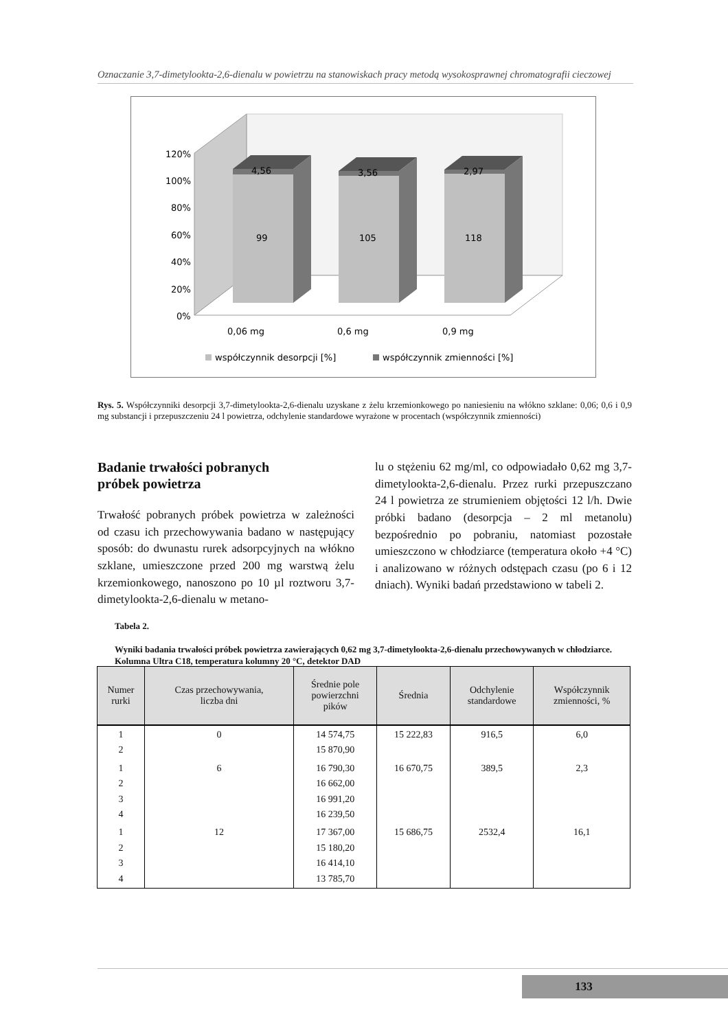Oznaczanie 3,7-dimetylookta-2,6-dienalu w powietrzu na stanowiskach pracy metodą wysokosprawnej chromatografii cieczowej
120%
100%
80%
60%
40%
20%
0%
4,56
99
3,56
105
2,97
118
0,06 mg
0,6 mg
0,9 mg
współczynnik desorpcji [%]
współczynnik zmienności [%]
Rys. 5. Współczynniki desorpcji 3,7-dimetylookta-2,6-dienalu uzyskane z żelu krzemionkowego po naniesieniu na włókno szklane: 0,06; 0,6 i 0,9 mg substancji i przepuszczeniu 24 l powietrza, odchylenie standardowe wyrażone w procentach (współczynnik zmienności)
Badanie trwałości pobranych
próbek powietrza
Trwałość pobranych próbek powietrza w zależności od czasu ich przechowywania badano w następujący sposób: do dwunastu rurek adsorpcyjnych na włókno szklane, umieszczone przed 200 mg warstwą żelu krzemionkowego, nanoszono po 10 µl roztworu 3,7-dimetylookta-2,6-dienalu w metano-
lu o stężeniu 62 mg/ml, co odpowiadało 0,62 mg 3,7-dimetylookta-2,6-dienalu. Przez rurki przepuszczano 24 l powietrza ze strumieniem objętości 12 l/h. Dwie próbki badano (desorpcja – 2 ml metanolu) bezpośrednio po pobraniu, natomiast pozostałe umieszczono w chłodziarce (temperatura około +4 °C) i analizowano w różnych odstępach czasu (po 6 i 12 dniach). Wyniki badań przedstawiono w tabeli 2.
Tabela 2.
Wyniki badania trwałości próbek powietrza zawierających 0,62 mg 3,7-dimetylookta-2,6-dienalu przechowywanych w chłodziarce. Kolumna Ultra C18, temperatura kolumny 20 °C, detektor DAD
| Numer rurki | Czas przechowywania, liczba dni | Średnie pole powierzchni pików | Średnia | Odchylenie standardowe | Współczynnik zmienności, % |
| --- | --- | --- | --- | --- | --- |
| 1 2 | 0 | 14 574,75 15 870,90 | 15 222,83 | 916,5 | 6,0 |
| 1 2 3 4 | 6 | 16 790,30 16 662,00 16 991,20 16 239,50 | 16 670,75 | 389,5 | 2,3 |
| 1 2 3 4 | 12 | 17 367,00 15 180,20 16 414,10 13 785,70 | 15 686,75 | 2532,4 | 16,1 |
133